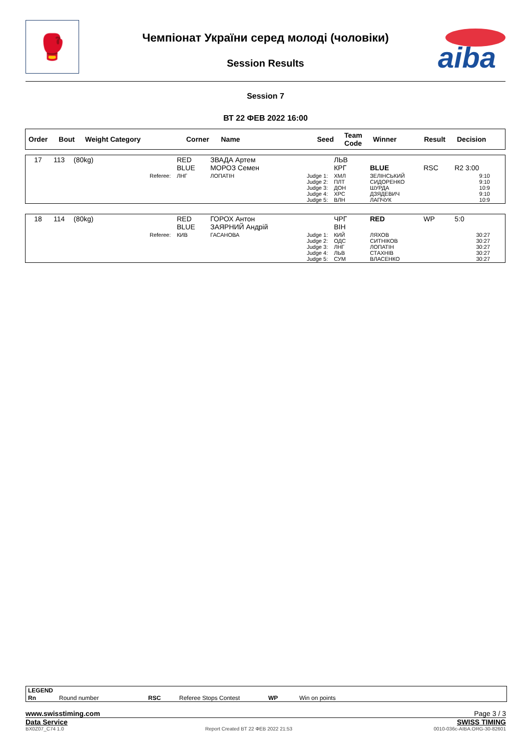🥊
Чемпіонат України серед молоді (чоловіки)
Session Results
aiba
Session 7
ВТ 22 ФЕВ 2022 16:00
| Order | Bout | Weight Category | Corner | Name | Seed | Team Code | Winner | Result | Decision |
| --- | --- | --- | --- | --- | --- | --- | --- | --- | --- |
| 17 | 113 | (80kg) | | RED BLUE | ЗВАДА Артем МОРОЗ Семен | | ЛЬВ КРГ | BLUE | RSC | R2 3:00 |
| | | | Referee: | ЛНГ | ЛОПАТІН | Judge 1: Judge 2: Judge 3: Judge 4: Judge 5: | ХМЛ ПЛТ ДОН ХРС ВЛН | ЗЕЛІНСЬКИЙ СИДОРЕНКО ШУРДА ДЗЯДЕВИЧ ЛАПЧУК | | 9:10 9:10 10:9 9:10 10:9 |
| 18 | 114 | (80kg) | | RED BLUE | ГОРОХ Антон ЗАЯРНИЙ Андрій | | ЧРГ ВІН | RED | WP | 5:0 |
| | | | Referee: | КИВ | ГАСАНОВА | Judge 1: Judge 2: Judge 3: Judge 4: Judge 5: | КИЙ ОДС ЛНГ ЛЬВ СУМ | ЛЯХОВ СИТНІКОВ ЛОПАТІН СТАХНІВ ВЛАСЕНКО | | 30:27 30:27 30:27 30:27 30:27 |
LEGEND
Rn Round number RSC Referee Stops Contest WP Win on points
www.swisstiming.com Page 3 / 3
Data Service SWISS TIMING
BX0Z07_C74 1.0 Report Created BT 22 ФЕВ 2022 21:53 0010-036c-AIBA.ORG-30-82601